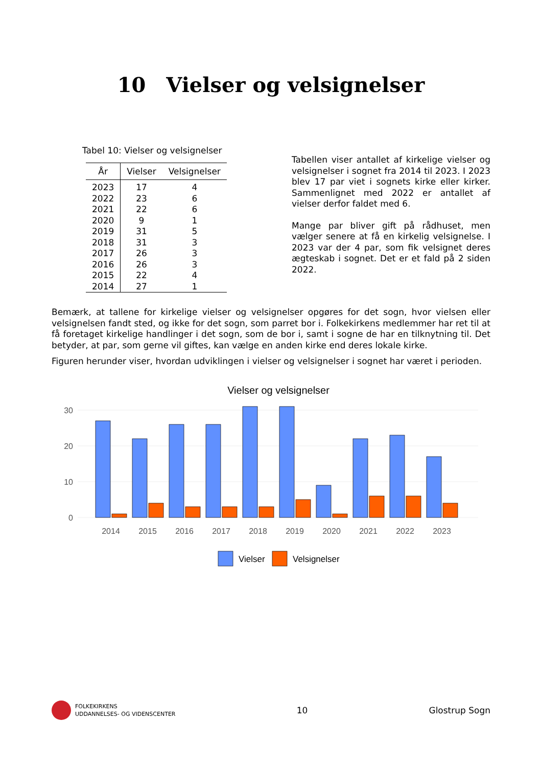10 Vielser og velsignelser
Tabel 10: Vielser og velsignelser
| År | Vielser | Velsignelser |
| --- | --- | --- |
| 2023 | 17 | 4 |
| 2022 | 23 | 6 |
| 2021 | 22 | 6 |
| 2020 | 9 | 1 |
| 2019 | 31 | 5 |
| 2018 | 31 | 3 |
| 2017 | 26 | 3 |
| 2016 | 26 | 3 |
| 2015 | 22 | 4 |
| 2014 | 27 | 1 |
Tabellen viser antallet af kirkelige vielser og velsignelser i sognet fra 2014 til 2023. I 2023 blev 17 par viet i sognets kirke eller kirker. Sammenlignet med 2022 er antallet af vielser derfor faldet med 6.
Mange par bliver gift på rådhuset, men vælger senere at få en kirkelig velsignelse. I 2023 var der 4 par, som fik velsignet deres ægteskab i sognet. Det er et fald på 2 siden 2022.
Bemærk, at tallene for kirkelige vielser og velsignelser opgøres for det sogn, hvor vielsen eller velsignelsen fandt sted, og ikke for det sogn, som parret bor i. Folkekirkens medlemmer har ret til at få foretaget kirkelige handlinger i det sogn, som de bor i, samt i sogne de har en tilknytning til. Det betyder, at par, som gerne vil giftes, kan vælge en anden kirke end deres lokale kirke.
Figuren herunder viser, hvordan udviklingen i vielser og velsignelser i sognet har været i perioden.
Vielser og velsignelser
0
10
20
30
2014
2015
2016
2017
2018
2019
2020
2021
2022
2023
Vielser
Velsignelser
FOLKEKIRKENS
UDDANNELSES- OG VIDENSCENTER
10 Glostrup Sogn